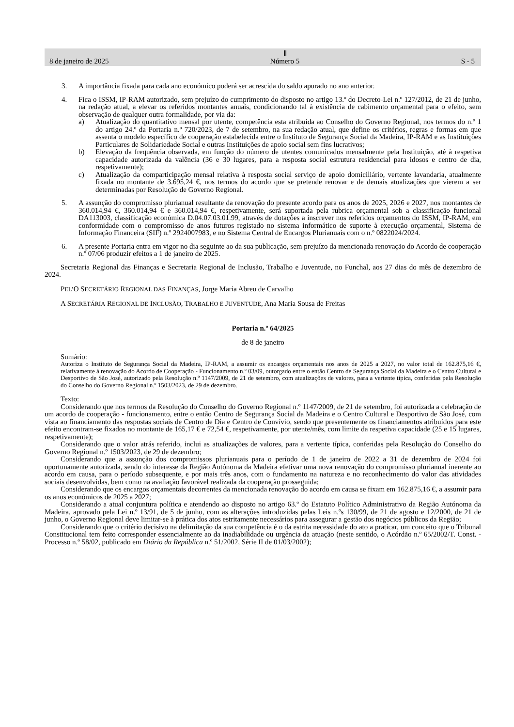8 de janeiro de 2025 Ⅱ
Número 5 S - 5
3. A importância fixada para cada ano económico poderá ser acrescida do saldo apurado no ano anterior.
4. Fica o ISSM, IP-RAM autorizado, sem prejuízo do cumprimento do disposto no artigo 13.º do Decreto-Lei n.º 127/2012, de 21 de junho, na redação atual, a elevar os referidos montantes anuais, condicionando tal à existência de cabimento orçamental para o efeito, sem observação de qualquer outra formalidade, por via da:
a) Atualização do quantitativo mensal por utente, competência esta atribuída ao Conselho do Governo Regional, nos termos do n.º 1 do artigo 24.º da Portaria n.º 720/2023, de 7 de setembro, na sua redação atual, que define os critérios, regras e formas em que assenta o modelo específico de cooperação estabelecida entre o Instituto de Segurança Social da Madeira, IP-RAM e as Instituições Particulares de Solidariedade Social e outras Instituições de apoio social sem fins lucrativos;
b) Elevação da frequência observada, em função do número de utentes comunicados mensalmente pela Instituição, até à respetiva capacidade autorizada da valência (36 e 30 lugares, para a resposta social estrutura residencial para idosos e centro de dia, respetivamente);
c) Atualização da comparticipação mensal relativa à resposta social serviço de apoio domiciliário, vertente lavandaria, atualmente fixada no montante de 3.695,24 €, nos termos do acordo que se pretende renovar e de demais atualizações que vierem a ser determinadas por Resolução de Governo Regional.
5. A assunção do compromisso plurianual resultante da renovação do presente acordo para os anos de 2025, 2026 e 2027, nos montantes de 360.014,94 €, 360.014,94 € e 360.014,94 €, respetivamente, será suportada pela rubrica orçamental sob a classificação funcional DA113003, classificação económica D.04.07.03.01.99, através de dotações a inscrever nos referidos orçamentos do ISSM, IP-RAM, em conformidade com o compromisso de anos futuros registado no sistema informático de suporte à execução orçamental, Sistema de Informação Financeira (SIF) n.º 2924007983, e no Sistema Central de Encargos Plurianuais com o n.º 0822024/2024.
6. A presente Portaria entra em vigor no dia seguinte ao da sua publicação, sem prejuízo da mencionada renovação do Acordo de cooperação n.º 07/06 produzir efeitos a 1 de janeiro de 2025.
Secretaria Regional das Finanças e Secretaria Regional de Inclusão, Trabalho e Juventude, no Funchal, aos 27 dias do mês de dezembro de 2024.
PEL’O SECRETÁRIO REGIONAL DAS FINANÇAS, Jorge Maria Abreu de Carvalho
A SECRETÁRIA REGIONAL DE INCLUSÃO, TRABALHO E JUVENTUDE, Ana Maria Sousa de Freitas
Portaria n.º 64/2025
de 8 de janeiro
Sumário:
Autoriza o Instituto de Segurança Social da Madeira, IP-RAM, a assumir os encargos orçamentais nos anos de 2025 a 2027, no valor total de 162.875,16 €, relativamente à renovação do Acordo de Cooperação - Funcionamento n.º 03/09, outorgado entre o então Centro de Segurança Social da Madeira e o Centro Cultural e Desportivo de São José, autorizado pela Resolução n.º 1147/2009, de 21 de setembro, com atualizações de valores, para a vertente típica, conferidas pela Resolução do Conselho do Governo Regional n.º 1503/2023, de 29 de dezembro.
Texto:
Considerando que nos termos da Resolução do Conselho do Governo Regional n.º 1147/2009, de 21 de setembro, foi autorizada a celebração de um acordo de cooperação - funcionamento, entre o então Centro de Segurança Social da Madeira e o Centro Cultural e Desportivo de São José, com vista ao financiamento das respostas sociais de Centro de Dia e Centro de Convívio, sendo que presentemente os financiamentos atribuídos para este efeito encontram-se fixados no montante de 165,17 € e 72,54 €, respetivamente, por utente/mês, com limite da respetiva capacidade (25 e 15 lugares, respetivamente);
Considerando que o valor atrás referido, inclui as atualizações de valores, para a vertente típica, conferidas pela Resolução do Conselho do Governo Regional n.º 1503/2023, de 29 de dezembro;
Considerando que a assunção dos compromissos plurianuais para o período de 1 de janeiro de 2022 a 31 de dezembro de 2024 foi oportunamente autorizada, sendo do interesse da Região Autónoma da Madeira efetivar uma nova renovação do compromisso plurianual inerente ao acordo em causa, para o período subsequente, e por mais três anos, com o fundamento na natureza e no reconhecimento do valor das atividades sociais desenvolvidas, bem como na avaliação favorável realizada da cooperação prosseguida;
Considerando que os encargos orçamentais decorrentes da mencionada renovação do acordo em causa se fixam em 162.875,16 €, a assumir para os anos económicos de 2025 a 2027;
Considerando a atual conjuntura política e atendendo ao disposto no artigo 63.º do Estatuto Político Administrativo da Região Autónoma da Madeira, aprovado pela Lei n.º 13/91, de 5 de junho, com as alterações introduzidas pelas Leis n.ºs 130/99, de 21 de agosto e 12/2000, de 21 de junho, o Governo Regional deve limitar-se à prática dos atos estritamente necessários para assegurar a gestão dos negócios públicos da Região;
Considerando que o critério decisivo na delimitação da sua competência é o da estrita necessidade do ato a praticar, um conceito que o Tribunal Constitucional tem feito corresponder essencialmente ao da inadiabilidade ou urgência da atuação (neste sentido, o Acórdão n.º 65/2002/T. Const. - Processo n.º 58/02, publicado em Diário da República n.º 51/2002, Série II de 01/03/2002);